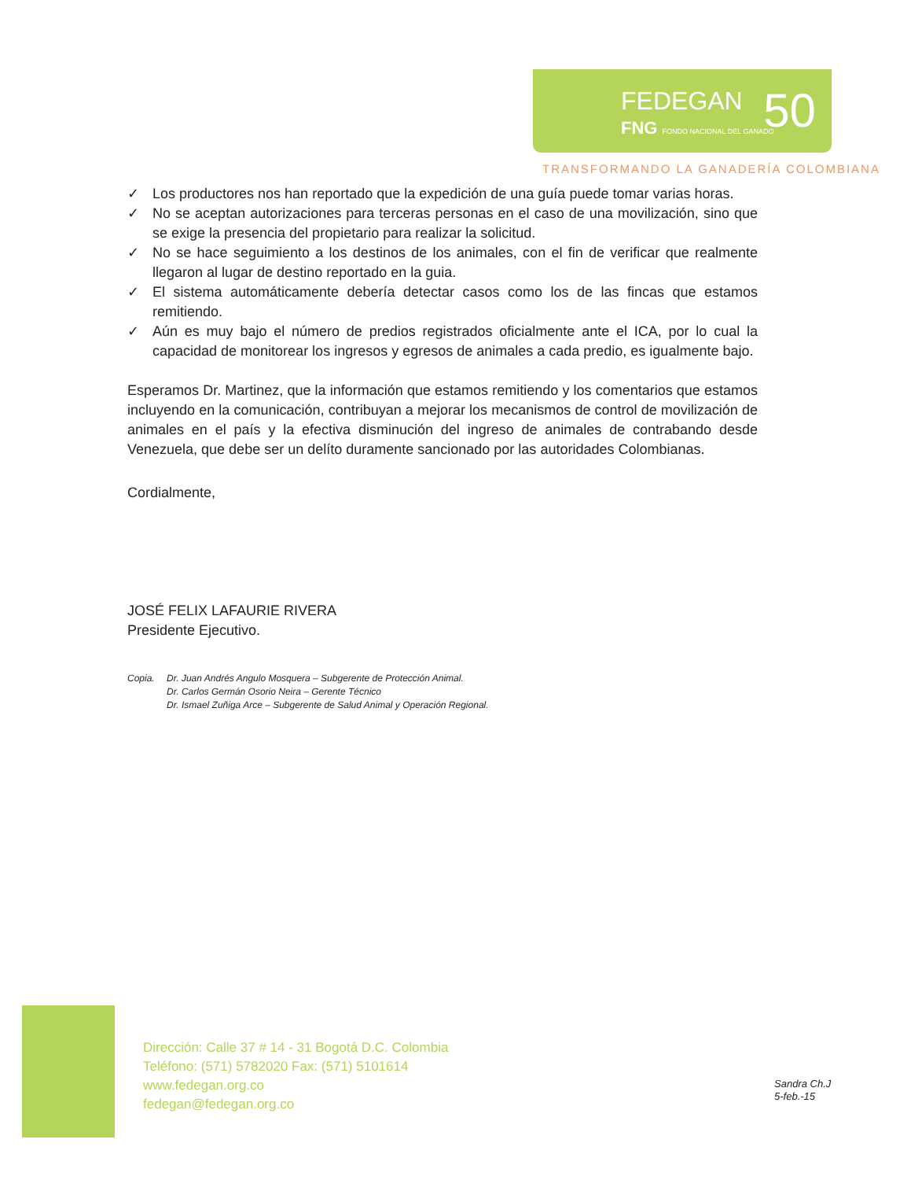FEDEGAN
FNG FONDO NACIONAL DEL GANADO 50
TRANSFORMANDO LA GANADERÍA COLOMBIANA
✓ Los productores nos han reportado que la expedición de una guía puede tomar varias horas.
✓ No se aceptan autorizaciones para terceras personas en el caso de una movilización, sino que se exige la presencia del propietario para realizar la solicitud.
✓ No se hace seguimiento a los destinos de los animales, con el fin de verificar que realmente llegaron al lugar de destino reportado en la guia.
✓ El sistema automáticamente debería detectar casos como los de las fincas que estamos remitiendo.
✓ Aún es muy bajo el número de predios registrados oficialmente ante el ICA, por lo cual la capacidad de monitorear los ingresos y egresos de animales a cada predio, es igualmente bajo.
Esperamos Dr. Martinez, que la información que estamos remitiendo y los comentarios que estamos incluyendo en la comunicación, contribuyan a mejorar los mecanismos de control de movilización de animales en el país y la efectiva disminución del ingreso de animales de contrabando desde Venezuela, que debe ser un delíto duramente sancionado por las autoridades Colombianas.
Cordialmente,
JOSÉ FELIX LAFAURIE RIVERA
Presidente Ejecutivo.
Copia. Dr. Juan Andrés Angulo Mosquera – Subgerente de Protección Animal.
Dr. Carlos Germán Osorio Neira – Gerente Técnico
Dr. Ismael Zuñiga Arce – Subgerente de Salud Animal y Operación Regional.
Dirección: Calle 37 # 14 - 31 Bogotá D.C. Colombia
Teléfono: (571) 5782020 Fax: (571) 5101614
www.fedegan.org.co
fedegan@fedegan.org.co
Sandra Ch.J
5-feb.-15